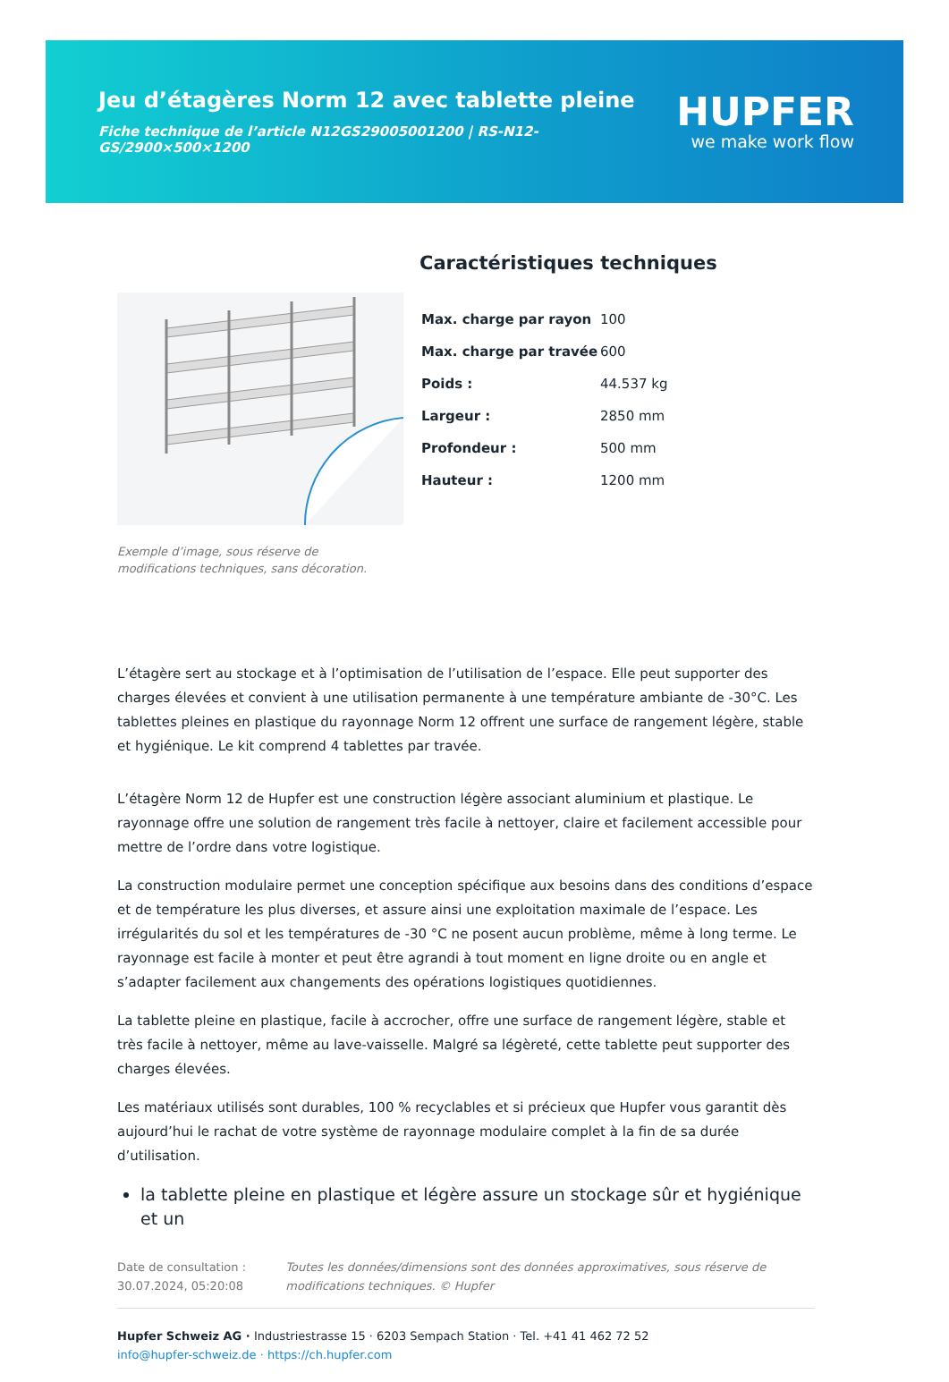Jeu d’étagères Norm 12 avec tablette pleine
Fiche technique de l’article N12GS29005001200 | RS-N12-GS/2900×500×1200
HUPFER
we make work flow
Exemple d’image, sous réserve de modifications techniques, sans décoration.
Caractéristiques techniques
| Max. charge par rayon | 100 |
| Max. charge par travée | 600 |
| Poids : | 44.537 kg |
| Largeur : | 2850 mm |
| Profondeur : | 500 mm |
| Hauteur : | 1200 mm |
L’étagère sert au stockage et à l’optimisation de l’utilisation de l’espace. Elle peut supporter des charges élevées et convient à une utilisation permanente à une température ambiante de -30°C. Les tablettes pleines en plastique du rayonnage Norm 12 offrent une surface de rangement légère, stable et hygiénique. Le kit comprend 4 tablettes par travée.
L’étagère Norm 12 de Hupfer est une construction légère associant aluminium et plastique. Le rayonnage offre une solution de rangement très facile à nettoyer, claire et facilement accessible pour mettre de l’ordre dans votre logistique.
La construction modulaire permet une conception spécifique aux besoins dans des conditions d’espace et de température les plus diverses, et assure ainsi une exploitation maximale de l’espace. Les irrégularités du sol et les températures de -30 °C ne posent aucun problème, même à long terme. Le rayonnage est facile à monter et peut être agrandi à tout moment en ligne droite ou en angle et s’adapter facilement aux changements des opérations logistiques quotidiennes.
La tablette pleine en plastique, facile à accrocher, offre une surface de rangement légère, stable et très facile à nettoyer, même au lave-vaisselle. Malgré sa légèreté, cette tablette peut supporter des charges élevées.
Les matériaux utilisés sont durables, 100 % recyclables et si précieux que Hupfer vous garantit dès aujourd’hui le rachat de votre système de rayonnage modulaire complet à la fin de sa durée d’utilisation.
la tablette pleine en plastique et légère assure un stockage sûr et hygiénique et un
Date de consultation : 30.07.2024, 05:20:08
Toutes les données/dimensions sont des données approximatives, sous réserve de modifications techniques. © Hupfer
Hupfer Schweiz AG · Industriestrasse 15 · 6203 Sempach Station · Tel. +41 41 462 72 52
info@hupfer-schweiz.de · https://ch.hupfer.com